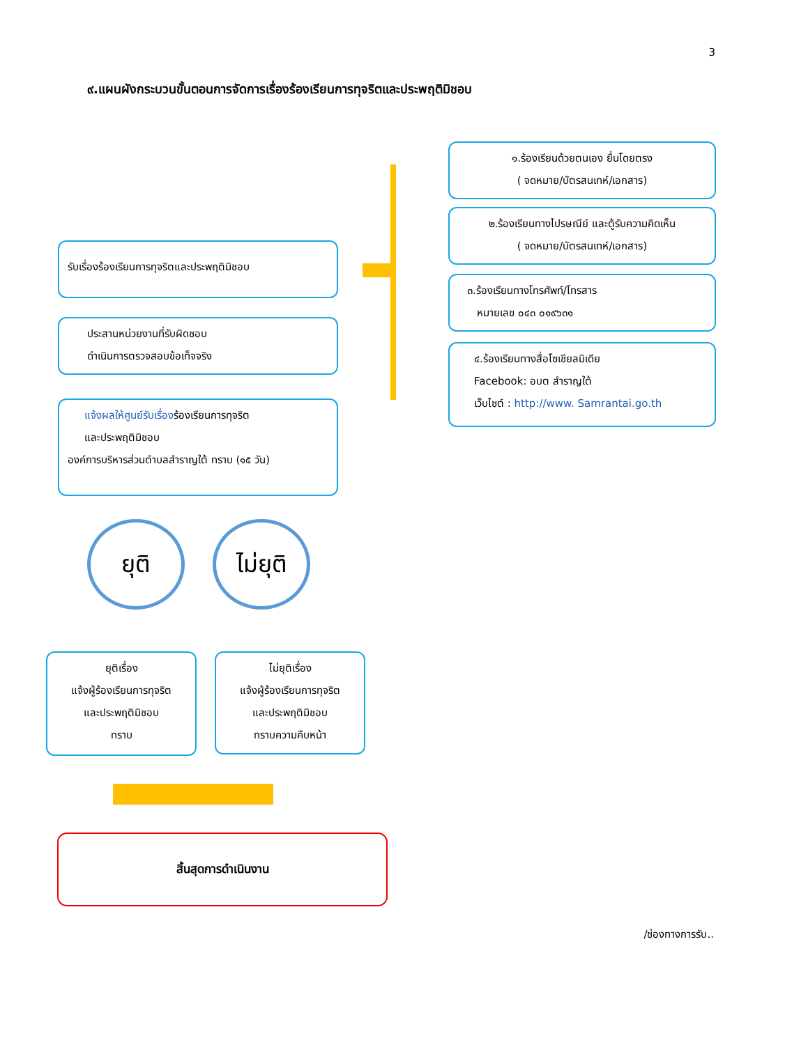3
๙.แผนผังกระบวนขั้นตอนการจัดการเรื่องร้องเรียนการทุจริตและประพฤติมิชอบ
๑.ร้องเรียนด้วยตนเอง ยื่นโดยตรง
( จดหมาย/บัตรสนเทห์/เอกสาร)
๒.ร้องเรียนทางไปรษณีย์ และตู้รับความคิดเห็น
( จดหมาย/บัตรสนเทห์/เอกสาร)
๓.ร้องเรียนทางโทรศัพท์/โทรสาร
หมายเลข ๐๔๓ ๐๑๙๖๓๑
๔.ร้องเรียนทางสื่อโซเชียลมิเดีย
Facebook: อบต สำราญใต้
เว็บไซต์ : http://www. Samrantai.go.th
รับเรื่องร้องเรียนการทุจริตและประพฤติมิชอบ
ประสานหน่วยงานที่รับผิดชอบ
ดำเนินการตรวจสอบข้อเท็จจริง
แจ้งผลให้ศูนย์รับเรื่องร้องเรียนการทุจริต
และประพฤติมิชอบ
องค์การบริหารส่วนตำบลสำราญใต้ ทราบ (๑๕ วัน)
ยุติ
ไม่ยุติ
ยุติเรื่อง
แจ้งผู้ร้องเรียนการทุจริต
และประพฤติมิชอบ
ทราบ
ไม่ยุติเรื่อง
แจ้งผู้ร้องเรียนการทุจริต
และประพฤติมิชอบ
ทราบความคืบหน้า
สิ้นสุดการดำเนินงาน
/ช่องทางการรับ..